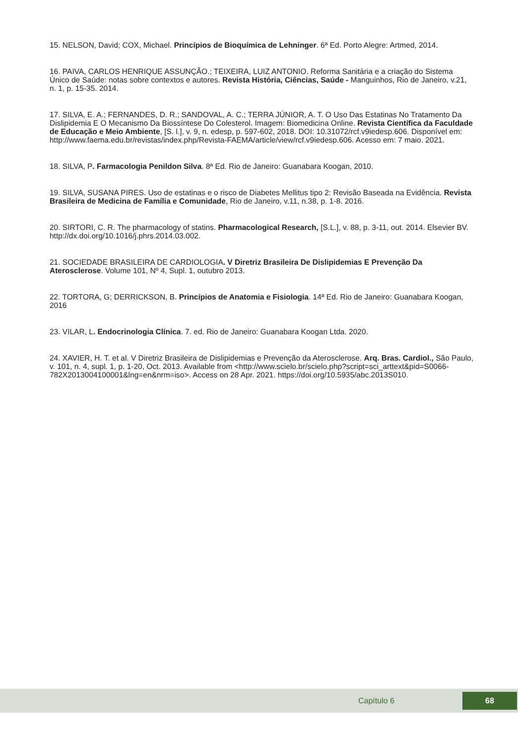15. NELSON, David; COX, Michael. Princípios de Bioquímica de Lehninger. 6ª Ed. Porto Alegre: Artmed, 2014.
16. PAIVA, CARLOS HENRIQUE ASSUNÇÃO.; TEIXEIRA, LUIZ ANTONIO. Reforma Sanitária e a criação do Sistema Único de Saúde: notas sobre contextos e autores. Revista História, Ciências, Saúde - Manguinhos, Rio de Janeiro, v.21, n. 1, p. 15-35. 2014.
17. SILVA, E. A.; FERNANDES, D. R.; SANDOVAL, A. C.; TERRA JÚNIOR, A. T. O Uso Das Estatinas No Tratamento Da Dislipidemia E O Mecanismo Da Biossíntese Do Colesterol. Imagem: Biomedicina Online. Revista Científica da Faculdade de Educação e Meio Ambiente, [S. l.], v. 9, n. edesp, p. 597-602, 2018. DOI: 10.31072/rcf.v9iedesp.606. Disponível em: http://www.faema.edu.br/revistas/index.php/Revista-FAEMA/article/view/rcf.v9iedesp.606. Acesso em: 7 maio. 2021.
18. SILVA, P. Farmacologia Penildon Silva. 8ª Ed. Rio de Janeiro: Guanabara Koogan, 2010.
19. SILVA, SUSANA PIRES. Uso de estatinas e o risco de Diabetes Mellitus tipo 2: Revisão Baseada na Evidência. Revista Brasileira de Medicina de Família e Comunidade, Rio de Janeiro, v.11, n.38, p. 1-8. 2016.
20. SIRTORI, C. R. The pharmacology of statins. Pharmacological Research, [S.L.], v. 88, p. 3-11, out. 2014. Elsevier BV. http://dx.doi.org/10.1016/j.phrs.2014.03.002.
21. SOCIEDADE BRASILEIRA DE CARDIOLOGIA. V Diretriz Brasileira De Dislipidemias E Prevenção Da Aterosclerose. Volume 101, Nº 4, Supl. 1, outubro 2013.
22. TORTORA, G; DERRICKSON, B. Princípios de Anatomia e Fisiologia. 14ª Ed. Rio de Janeiro: Guanabara Koogan, 2016
23. VILAR, L. Endocrinologia Clínica. 7. ed. Rio de Janeiro: Guanabara Koogan Ltda. 2020.
24. XAVIER, H. T. et al. V Diretriz Brasileira de Dislipidemias e Prevenção da Aterosclerose. Arq. Bras. Cardiol., São Paulo, v. 101, n. 4, supl. 1, p. 1-20, Oct. 2013. Available from <http://www.scielo.br/scielo.php?script=sci_arttext&pid=S0066-782X2013004100001&lng=en&nrm=iso>. Access on 28 Apr. 2021. https://doi.org/10.5935/abc.2013S010.
Capítulo 6 68